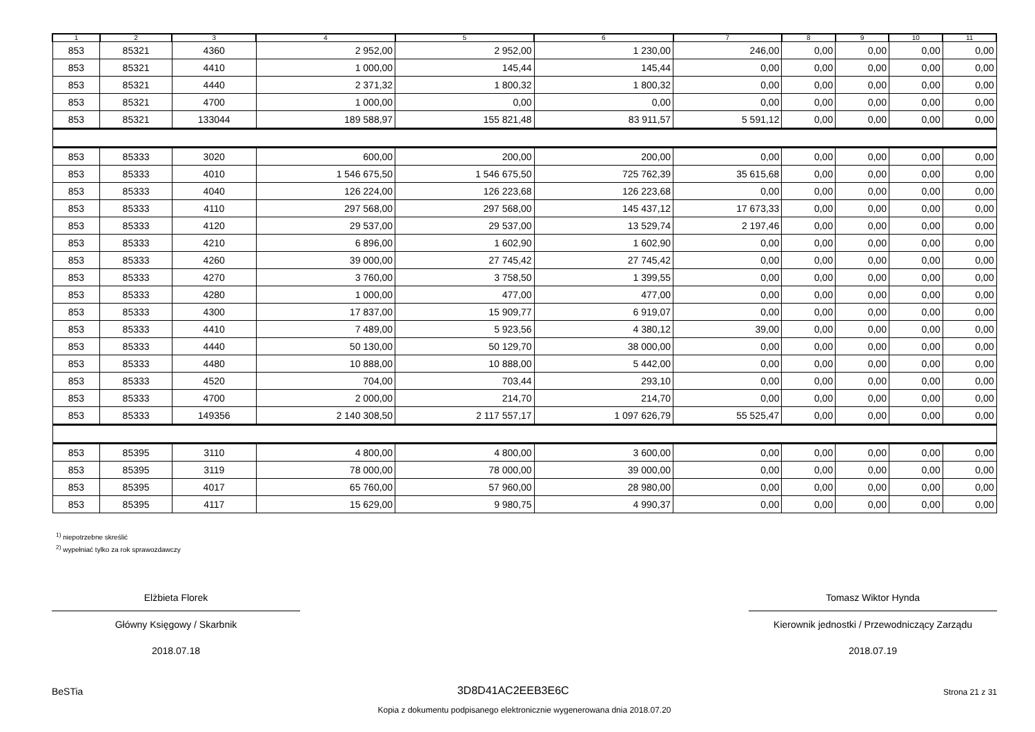| 1 | 2 | 3 | 4 | 5 | 6 | 7 | 8 | 9 | 10 | 11 |
| --- | --- | --- | --- | --- | --- | --- | --- | --- | --- | --- |
| 853 | 85321 | 4360 | 2 952,00 | 2 952,00 | 1 230,00 | 246,00 | 0,00 | 0,00 | 0,00 | 0,00 |
| 853 | 85321 | 4410 | 1 000,00 | 145,44 | 145,44 | 0,00 | 0,00 | 0,00 | 0,00 | 0,00 |
| 853 | 85321 | 4440 | 2 371,32 | 1 800,32 | 1 800,32 | 0,00 | 0,00 | 0,00 | 0,00 | 0,00 |
| 853 | 85321 | 4700 | 1 000,00 | 0,00 | 0,00 | 0,00 | 0,00 | 0,00 | 0,00 | 0,00 |
| 853 | 85321 | 133044 | 189 588,97 | 155 821,48 | 83 911,57 | 5 591,12 | 0,00 | 0,00 | 0,00 | 0,00 |
| 853 | 85333 | 3020 | 600,00 | 200,00 | 200,00 | 0,00 | 0,00 | 0,00 | 0,00 | 0,00 |
| 853 | 85333 | 4010 | 1 546 675,50 | 1 546 675,50 | 725 762,39 | 35 615,68 | 0,00 | 0,00 | 0,00 | 0,00 |
| 853 | 85333 | 4040 | 126 224,00 | 126 223,68 | 126 223,68 | 0,00 | 0,00 | 0,00 | 0,00 | 0,00 |
| 853 | 85333 | 4110 | 297 568,00 | 297 568,00 | 145 437,12 | 17 673,33 | 0,00 | 0,00 | 0,00 | 0,00 |
| 853 | 85333 | 4120 | 29 537,00 | 29 537,00 | 13 529,74 | 2 197,46 | 0,00 | 0,00 | 0,00 | 0,00 |
| 853 | 85333 | 4210 | 6 896,00 | 1 602,90 | 1 602,90 | 0,00 | 0,00 | 0,00 | 0,00 | 0,00 |
| 853 | 85333 | 4260 | 39 000,00 | 27 745,42 | 27 745,42 | 0,00 | 0,00 | 0,00 | 0,00 | 0,00 |
| 853 | 85333 | 4270 | 3 760,00 | 3 758,50 | 1 399,55 | 0,00 | 0,00 | 0,00 | 0,00 | 0,00 |
| 853 | 85333 | 4280 | 1 000,00 | 477,00 | 477,00 | 0,00 | 0,00 | 0,00 | 0,00 | 0,00 |
| 853 | 85333 | 4300 | 17 837,00 | 15 909,77 | 6 919,07 | 0,00 | 0,00 | 0,00 | 0,00 | 0,00 |
| 853 | 85333 | 4410 | 7 489,00 | 5 923,56 | 4 380,12 | 39,00 | 0,00 | 0,00 | 0,00 | 0,00 |
| 853 | 85333 | 4440 | 50 130,00 | 50 129,70 | 38 000,00 | 0,00 | 0,00 | 0,00 | 0,00 | 0,00 |
| 853 | 85333 | 4480 | 10 888,00 | 10 888,00 | 5 442,00 | 0,00 | 0,00 | 0,00 | 0,00 | 0,00 |
| 853 | 85333 | 4520 | 704,00 | 703,44 | 293,10 | 0,00 | 0,00 | 0,00 | 0,00 | 0,00 |
| 853 | 85333 | 4700 | 2 000,00 | 214,70 | 214,70 | 0,00 | 0,00 | 0,00 | 0,00 | 0,00 |
| 853 | 85333 | 149356 | 2 140 308,50 | 2 117 557,17 | 1 097 626,79 | 55 525,47 | 0,00 | 0,00 | 0,00 | 0,00 |
| 853 | 85395 | 3110 | 4 800,00 | 4 800,00 | 3 600,00 | 0,00 | 0,00 | 0,00 | 0,00 | 0,00 |
| 853 | 85395 | 3119 | 78 000,00 | 78 000,00 | 39 000,00 | 0,00 | 0,00 | 0,00 | 0,00 | 0,00 |
| 853 | 85395 | 4017 | 65 760,00 | 57 960,00 | 28 980,00 | 0,00 | 0,00 | 0,00 | 0,00 | 0,00 |
| 853 | 85395 | 4117 | 15 629,00 | 9 980,75 | 4 990,37 | 0,00 | 0,00 | 0,00 | 0,00 | 0,00 |
<sup>1)</sup> niepotrzebne skreślić
<sup>2)</sup> wypełniać tylko za rok sprawozdawczy
Elżbieta Florek
Główny Księgowy / Skarbnik
2018.07.18
Tomasz Wiktor Hynda
Kierownik jednostki / Przewodniczący Zarządu
2018.07.19
BeSTia 3D8D41AC2EEB3E6C Strona 21 z 31
Kopia z dokumentu podpisanego elektronicznie wygenerowana dnia 2018.07.20